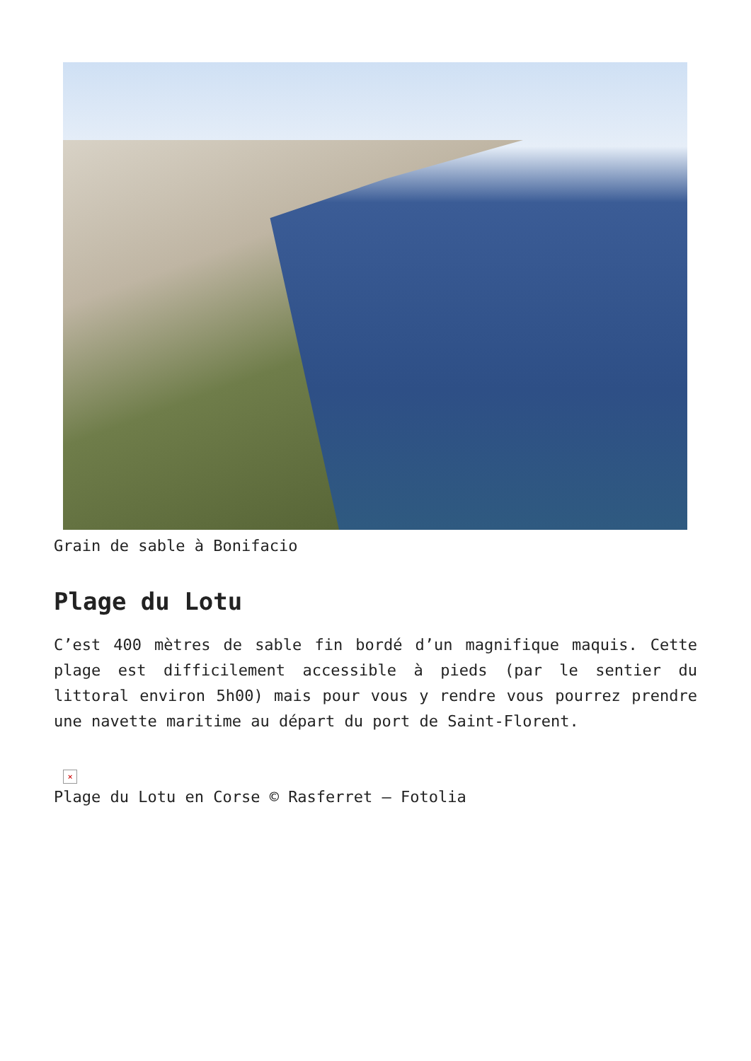Grain de sable à Bonifacio
Plage du Lotu
C’est 400 mètres de sable fin bordé d’un magnifique maquis. Cette plage est difficilement accessible à pieds (par le sentier du littoral environ 5h00) mais pour vous y rendre vous pourrez prendre une navette maritime au départ du port de Saint-Florent.
×
Plage du Lotu en Corse © Rasferret – Fotolia